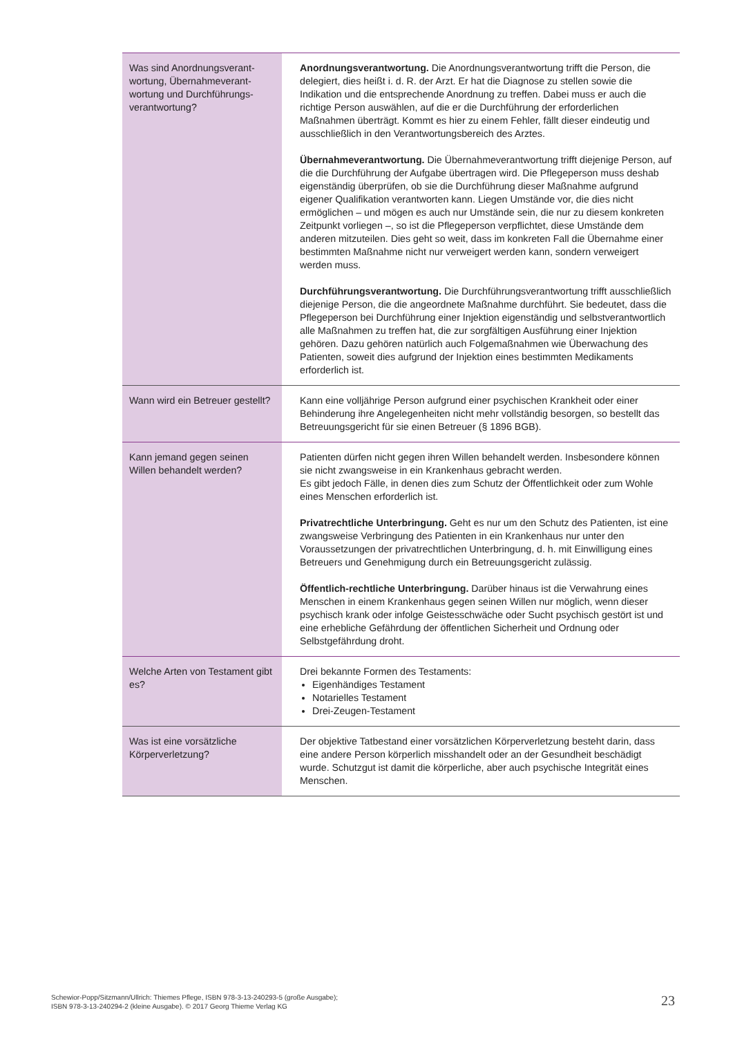| Was sind Anordnungsverant­wortung, Übernahmeverant­wortung und Durchführungs­verantwortung? | Anordnungsverantwortung. Die Anordnungsverantwortung trifft die Person, die delegiert, dies heißt i. d. R. der Arzt. Er hat die Diagnose zu stellen sowie die Indikation und die entsprechende Anordnung zu treffen. Dabei muss er auch die richtige Person auswählen, auf die er die Durchführung der erforderlichen Maßnahmen überträgt. Kommt es hier zu einem Fehler, fällt dieser eindeutig und ausschließlich in den Verantwortungsbereich des Arztes. Übernahmeverantwortung. Die Übernahmeverantwortung trifft diejenige Person, auf die die Durchführung der Aufgabe übertragen wird. Die Pflegeperson muss deshab eigenständig überprüfen, ob sie die Durchführung dieser Maßnahme aufgrund eigener Qualifikation verantworten kann. Liegen Umstände vor, die dies nicht ermöglichen – und mögen es auch nur Umstände sein, die nur zu diesem konkreten Zeitpunkt vorliegen –, so ist die Pflegeperson verpflichtet, diese Umstände dem anderen mitzuteilen. Dies geht so weit, dass im konkreten Fall die Übernahme einer bestimmten Maßnahme nicht nur verweigert werden kann, sondern verweigert werden muss. Durchführungsverantwortung. Die Durchführungsverantwortung trifft ausschließlich diejenige Person, die die angeordnete Maßnahme durchführt. Sie bedeutet, dass die Pflegeperson bei Durchführung einer Injektion eigenständig und selbstverantwortlich alle Maßnahmen zu treffen hat, die zur sorgfältigen Ausführung einer Injektion gehören. Dazu gehören natürlich auch Folgemaßnahmen wie Überwachung des Patienten, soweit dies aufgrund der Injektion eines bestimmten Medikaments erforderlich ist. |
| Wann wird ein Betreuer gestellt? | Kann eine volljährige Person aufgrund einer psychischen Krankheit oder einer Behinderung ihre Angelegenheiten nicht mehr vollständig besorgen, so bestellt das Betreuungsgericht für sie einen Betreuer (§ 1896 BGB). |
| Kann jemand gegen seinen Willen behandelt werden? | Patienten dürfen nicht gegen ihren Willen behandelt werden. Insbesondere können sie nicht zwangsweise in ein Krankenhaus gebracht werden. Es gibt jedoch Fälle, in denen dies zum Schutz der Öffentlichkeit oder zum Wohle eines Menschen erforderlich ist. Privatrechtliche Unterbringung. Geht es nur um den Schutz des Patienten, ist eine zwangsweise Verbringung des Patienten in ein Krankenhaus nur unter den Voraussetzungen der privatrechtlichen Unterbringung, d. h. mit Einwilligung eines Betreuers und Genehmigung durch ein Betreuungsgericht zulässig. Öffentlich-rechtliche Unterbringung. Darüber hinaus ist die Verwahrung eines Menschen in einem Krankenhaus gegen seinen Willen nur möglich, wenn dieser psychisch krank oder infolge Geistesschwäche oder Sucht psychisch gestört ist und eine erhebliche Gefährdung der öffentlichen Sicherheit und Ordnung oder Selbstgefährdung droht. |
| Welche Arten von Testament gibt es? | Drei bekannte Formen des Testaments: Eigenhändiges Testament Notarielles Testament Drei-Zeugen-Testament |
| Was ist eine vorsätzliche Körperverletzung? | Der objektive Tatbestand einer vorsätzlichen Körperverletzung besteht darin, dass eine andere Person körperlich misshandelt oder an der Gesundheit beschädigt wurde. Schutzgut ist damit die körperliche, aber auch psychische Integrität eines Menschen. |
Schewior-Popp/Sitzmann/Ullrich: Thiemes Pflege, ISBN 978-3-13-240293-5 (große Ausgabe);
ISBN 978-3-13-240294-2 (kleine Ausgabe). © 2017 Georg Thieme Verlag KG
23